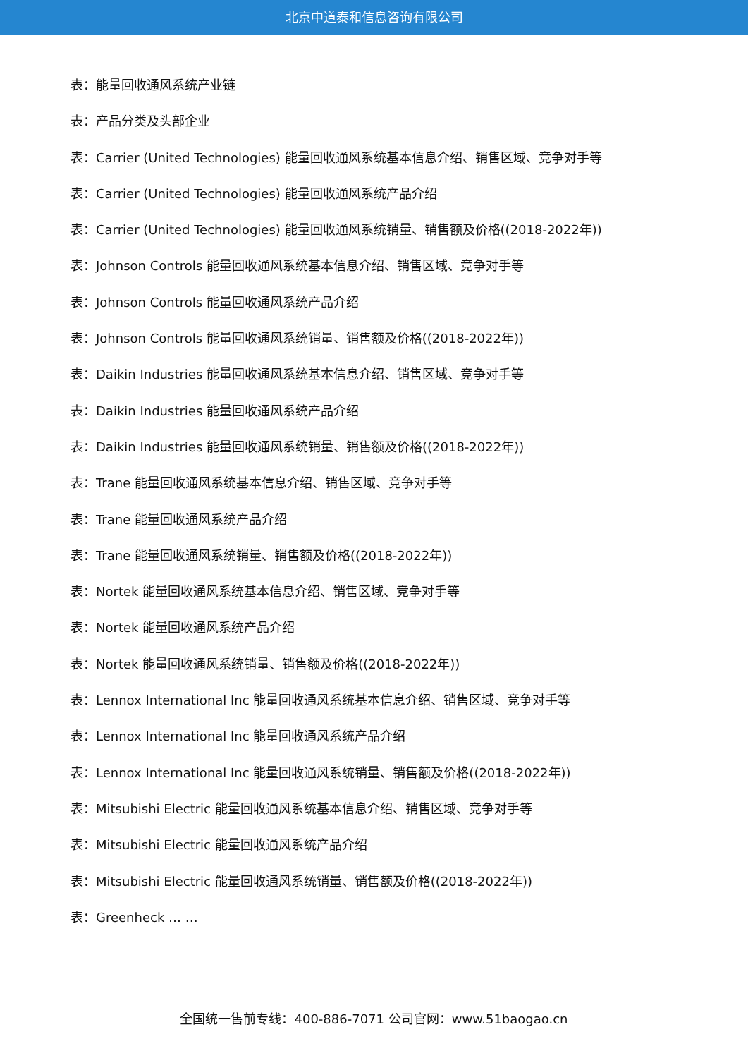北京中道泰和信息咨询有限公司
表：能量回收通风系统产业链
表：产品分类及头部企业
表：Carrier (United Technologies) 能量回收通风系统基本信息介绍、销售区域、竞争对手等
表：Carrier (United Technologies) 能量回收通风系统产品介绍
表：Carrier (United Technologies) 能量回收通风系统销量、销售额及价格((2018-2022年))
表：Johnson Controls 能量回收通风系统基本信息介绍、销售区域、竞争对手等
表：Johnson Controls 能量回收通风系统产品介绍
表：Johnson Controls 能量回收通风系统销量、销售额及价格((2018-2022年))
表：Daikin Industries 能量回收通风系统基本信息介绍、销售区域、竞争对手等
表：Daikin Industries 能量回收通风系统产品介绍
表：Daikin Industries 能量回收通风系统销量、销售额及价格((2018-2022年))
表：Trane 能量回收通风系统基本信息介绍、销售区域、竞争对手等
表：Trane 能量回收通风系统产品介绍
表：Trane 能量回收通风系统销量、销售额及价格((2018-2022年))
表：Nortek 能量回收通风系统基本信息介绍、销售区域、竞争对手等
表：Nortek 能量回收通风系统产品介绍
表：Nortek 能量回收通风系统销量、销售额及价格((2018-2022年))
表：Lennox International Inc 能量回收通风系统基本信息介绍、销售区域、竞争对手等
表：Lennox International Inc 能量回收通风系统产品介绍
表：Lennox International Inc 能量回收通风系统销量、销售额及价格((2018-2022年))
表：Mitsubishi Electric 能量回收通风系统基本信息介绍、销售区域、竞争对手等
表：Mitsubishi Electric 能量回收通风系统产品介绍
表：Mitsubishi Electric 能量回收通风系统销量、销售额及价格((2018-2022年))
表：Greenheck … …
全国统一售前专线：400-886-7071 公司官网：www.51baogao.cn